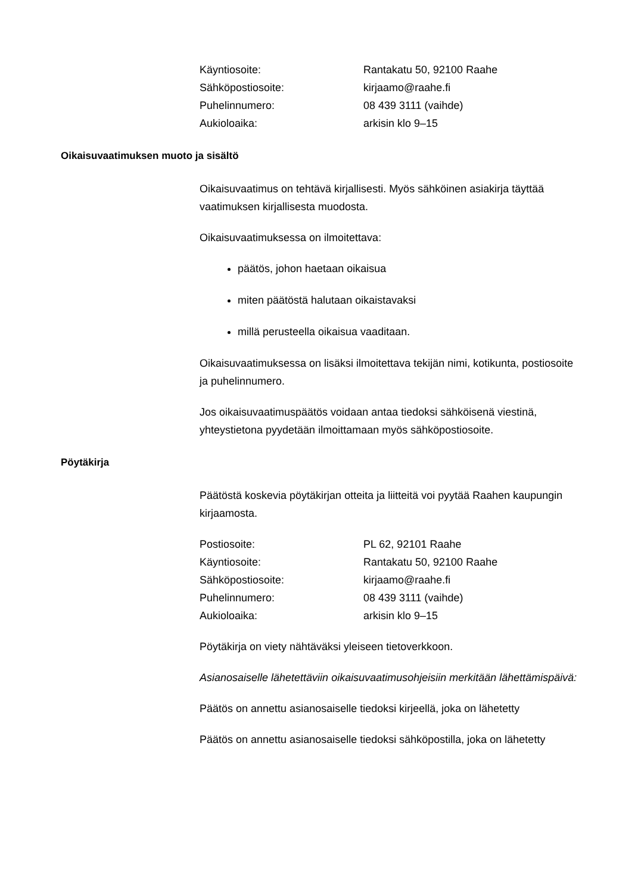Käyntiosoite: Rantakatu 50, 92100 Raahe
Sähköpostiosoite: kirjaamo@raahe.fi
Puhelinnumero: 08 439 3111 (vaihde)
Aukioloaika: arkisin klo 9–15
Oikaisuvaatimuksen muoto ja sisältö
Oikaisuvaatimus on tehtävä kirjallisesti. Myös sähköinen asiakirja täyttää vaatimuksen kirjallisesta muodosta.
Oikaisuvaatimuksessa on ilmoitettava:
päätös, johon haetaan oikaisua
miten päätöstä halutaan oikaistavaksi
millä perusteella oikaisua vaaditaan.
Oikaisuvaatimuksessa on lisäksi ilmoitettava tekijän nimi, kotikunta, postiosoite ja puhelinnumero.
Jos oikaisuvaatimuspäätös voidaan antaa tiedoksi sähköisenä viestinä, yhteystietona pyydetään ilmoittamaan myös sähköpostiosoite.
Pöytäkirja
Päätöstä koskevia pöytäkirjan otteita ja liitteitä voi pyytää Raahen kaupungin kirjaamosta.
Postiosoite: PL 62, 92101 Raahe
Käyntiosoite: Rantakatu 50, 92100 Raahe
Sähköpostiosoite: kirjaamo@raahe.fi
Puhelinnumero: 08 439 3111 (vaihde)
Aukioloaika: arkisin klo 9–15
Pöytäkirja on viety nähtäväksi yleiseen tietoverkkoon.
Asianosaiselle lähetettäviin oikaisuvaatimusohjeisiin merkitään lähettämispäivä:
Päätös on annettu asianosaiselle tiedoksi kirjeellä, joka on lähetetty
Päätös on annettu asianosaiselle tiedoksi sähköpostilla, joka on lähetetty